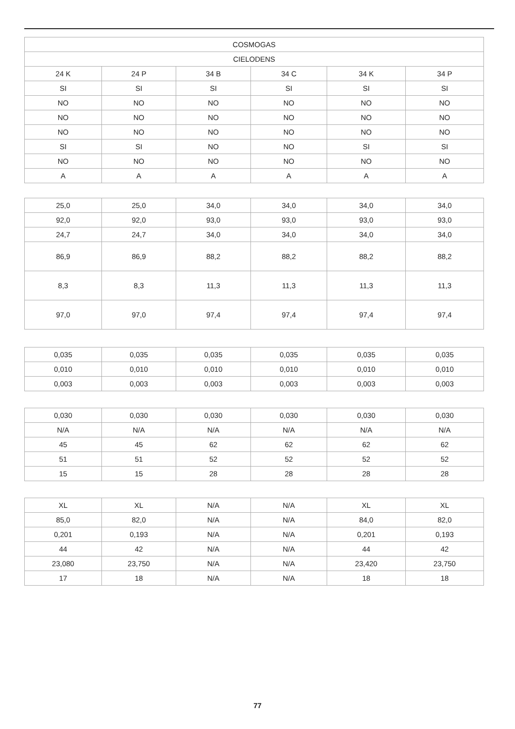| COSMOGAS | | | | | |
| --- | --- | --- | --- | --- | --- |
| CIELODENS | | | | | |
| 24 K | 24 P | 34 B | 34 C | 34 K | 34 P |
| SI | SI | SI | SI | SI | SI |
| NO | NO | NO | NO | NO | NO |
| NO | NO | NO | NO | NO | NO |
| NO | NO | NO | NO | NO | NO |
| SI | SI | NO | NO | SI | SI |
| NO | NO | NO | NO | NO | NO |
| A | A | A | A | A | A |
| 25,0 | 25,0 | 34,0 | 34,0 | 34,0 | 34,0 |
| 92,0 | 92,0 | 93,0 | 93,0 | 93,0 | 93,0 |
| 24,7 | 24,7 | 34,0 | 34,0 | 34,0 | 34,0 |
| 86,9 | 86,9 | 88,2 | 88,2 | 88,2 | 88,2 |
| 8,3 | 8,3 | 11,3 | 11,3 | 11,3 | 11,3 |
| 97,0 | 97,0 | 97,4 | 97,4 | 97,4 | 97,4 |
| 0,035 | 0,035 | 0,035 | 0,035 | 0,035 | 0,035 |
| 0,010 | 0,010 | 0,010 | 0,010 | 0,010 | 0,010 |
| 0,003 | 0,003 | 0,003 | 0,003 | 0,003 | 0,003 |
| 0,030 | 0,030 | 0,030 | 0,030 | 0,030 | 0,030 |
| N/A | N/A | N/A | N/A | N/A | N/A |
| 45 | 45 | 62 | 62 | 62 | 62 |
| 51 | 51 | 52 | 52 | 52 | 52 |
| 15 | 15 | 28 | 28 | 28 | 28 |
| XL | XL | N/A | N/A | XL | XL |
| 85,0 | 82,0 | N/A | N/A | 84,0 | 82,0 |
| 0,201 | 0,193 | N/A | N/A | 0,201 | 0,193 |
| 44 | 42 | N/A | N/A | 44 | 42 |
| 23,080 | 23,750 | N/A | N/A | 23,420 | 23,750 |
| 17 | 18 | N/A | N/A | 18 | 18 |
77